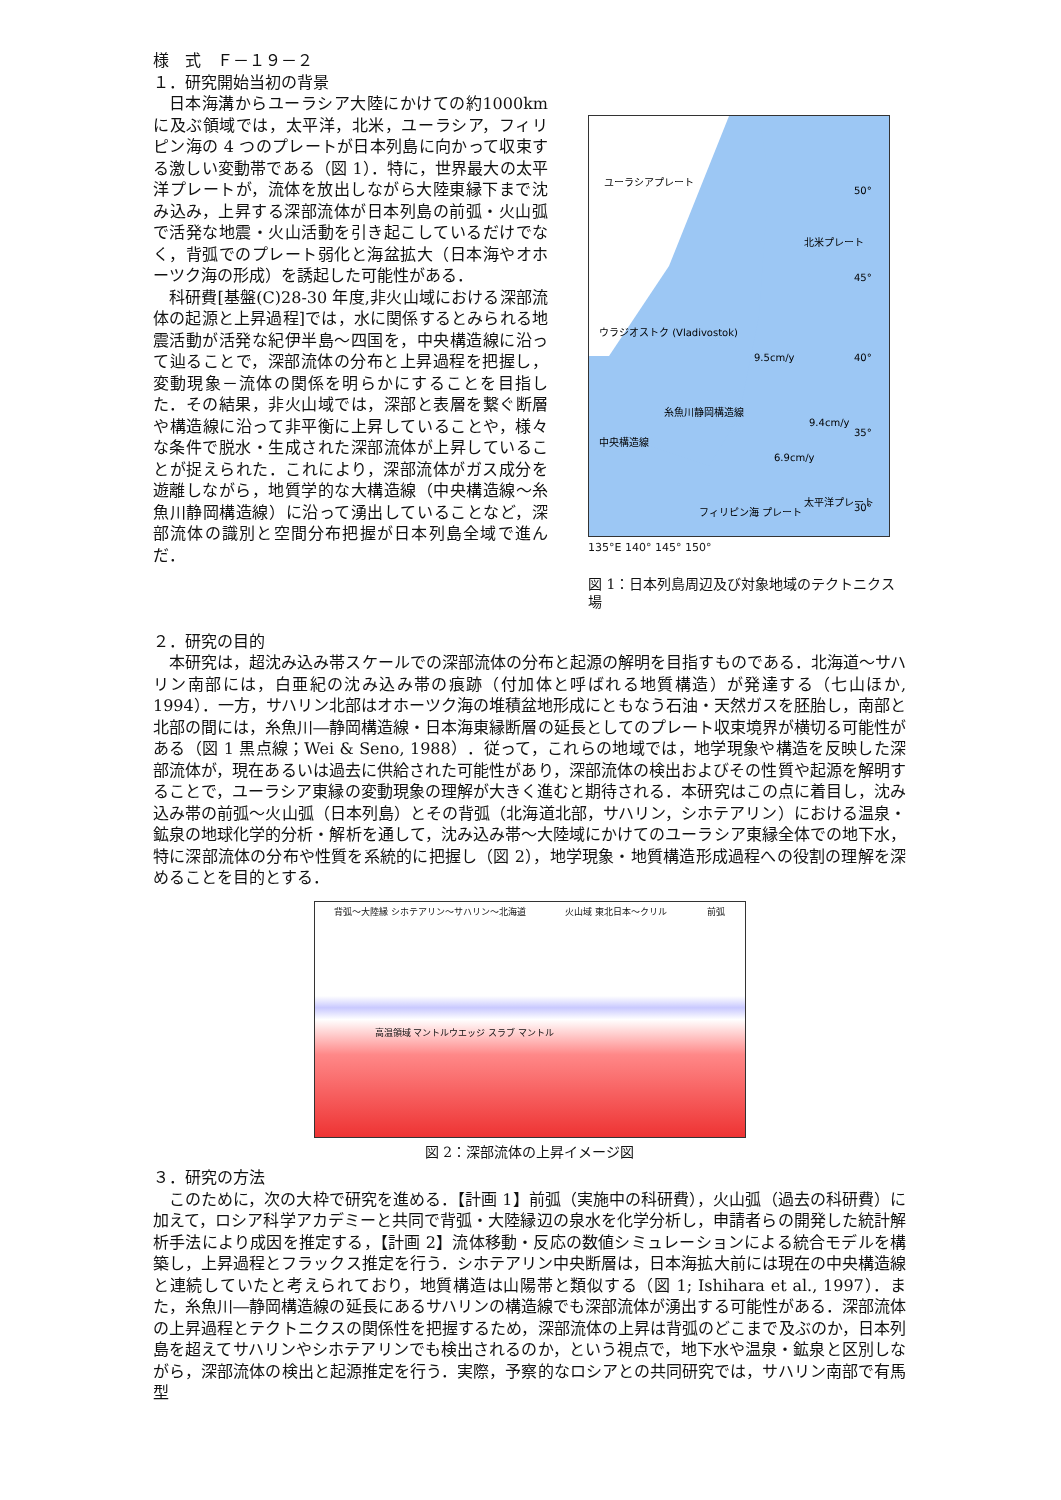様　式　Ｆ－１９－２
１．研究開始当初の背景
日本海溝からユーラシア大陸にかけての約1000km に及ぶ領域では，太平洋，北米，ユーラシア，フィリピン海の 4 つのプレートが日本列島に向かって収束する激しい変動帯である（図 1）．特に，世界最大の太平洋プレートが，流体を放出しながら大陸東縁下まで沈み込み，上昇する深部流体が日本列島の前弧・火山弧で活発な地震・火山活動を引き起こしているだけでなく，背弧でのプレート弱化と海盆拡大（日本海やオホーツク海の形成）を誘起した可能性がある．
科研費[基盤(C)28-30 年度,非火山域における深部流体の起源と上昇過程]では，水に関係するとみられる地震活動が活発な紀伊半島～四国を，中央構造線に沿って辿ることで，深部流体の分布と上昇過程を把握し，変動現象－流体の関係を明らかにすることを目指した．その結果，非火山域では，深部と表層を繋ぐ断層や構造線に沿って非平衡に上昇していることや，様々な条件で脱水・生成された深部流体が上昇していることが捉えられた．これにより，深部流体がガス成分を遊離しながら，地質学的な大構造線（中央構造線～糸魚川静岡構造線）に沿って湧出していることなど，深部流体の識別と空間分布把握が日本列島全域で進んだ．
ユーラシアプレート
北米プレート
太平洋プレート
9.4cm/y
フィリピン海 プレート
9.5cm/y
6.9cm/y
ウラジオストク (Vladivostok)
糸魚川静岡構造線
中央構造線
50°
45°
40°
35°
30°
135°E 140° 145° 150°
図 1：日本列島周辺及び対象地域のテクトニクス場
２．研究の目的
本研究は，超沈み込み帯スケールでの深部流体の分布と起源の解明を目指すものである．北海道～サハリン南部には，白亜紀の沈み込み帯の痕跡（付加体と呼ばれる地質構造）が発達する（七山ほか, 1994）．一方，サハリン北部はオホーツク海の堆積盆地形成にともなう石油・天然ガスを胚胎し，南部と北部の間には，糸魚川―静岡構造線・日本海東縁断層の延長としてのプレート収束境界が横切る可能性がある（図 1 黒点線；Wei & Seno, 1988）．従って，これらの地域では，地学現象や構造を反映した深部流体が，現在あるいは過去に供給された可能性があり，深部流体の検出およびその性質や起源を解明することで，ユーラシア東縁の変動現象の理解が大きく進むと期待される．本研究はこの点に着目し，沈み込み帯の前弧～火山弧（日本列島）とその背弧（北海道北部，サハリン，シホテアリン）における温泉・鉱泉の地球化学的分析・解析を通して，沈み込み帯～大陸域にかけてのユーラシア東縁全体での地下水，特に深部流体の分布や性質を系統的に把握し（図 2），地学現象・地質構造形成過程への役割の理解を深めることを目的とする．
背弧～大陸縁 シホテアリン～サハリン～北海道 火山域 東北日本～クリル 前弧
高温領域 マントルウエッジ スラブ マントル
図 2：深部流体の上昇イメージ図
３．研究の方法
このために，次の大枠で研究を進める．【計画 1】前弧（実施中の科研費），火山弧（過去の科研費）に加えて，ロシア科学アカデミーと共同で背弧・大陸縁辺の泉水を化学分析し，申請者らの開発した統計解析手法により成因を推定する，【計画 2】流体移動・反応の数値シミュレーションによる統合モデルを構築し，上昇過程とフラックス推定を行う．シホテアリン中央断層は，日本海拡大前には現在の中央構造線と連続していたと考えられており，地質構造は山陽帯と類似する（図 1; Ishihara et al., 1997）．また，糸魚川―静岡構造線の延長にあるサハリンの構造線でも深部流体が湧出する可能性がある．深部流体の上昇過程とテクトニクスの関係性を把握するため，深部流体の上昇は背弧のどこまで及ぶのか，日本列島を超えてサハリンやシホテアリンでも検出されるのか，という視点で，地下水や温泉・鉱泉と区別しながら，深部流体の検出と起源推定を行う．実際，予察的なロシアとの共同研究では，サハリン南部で有馬型